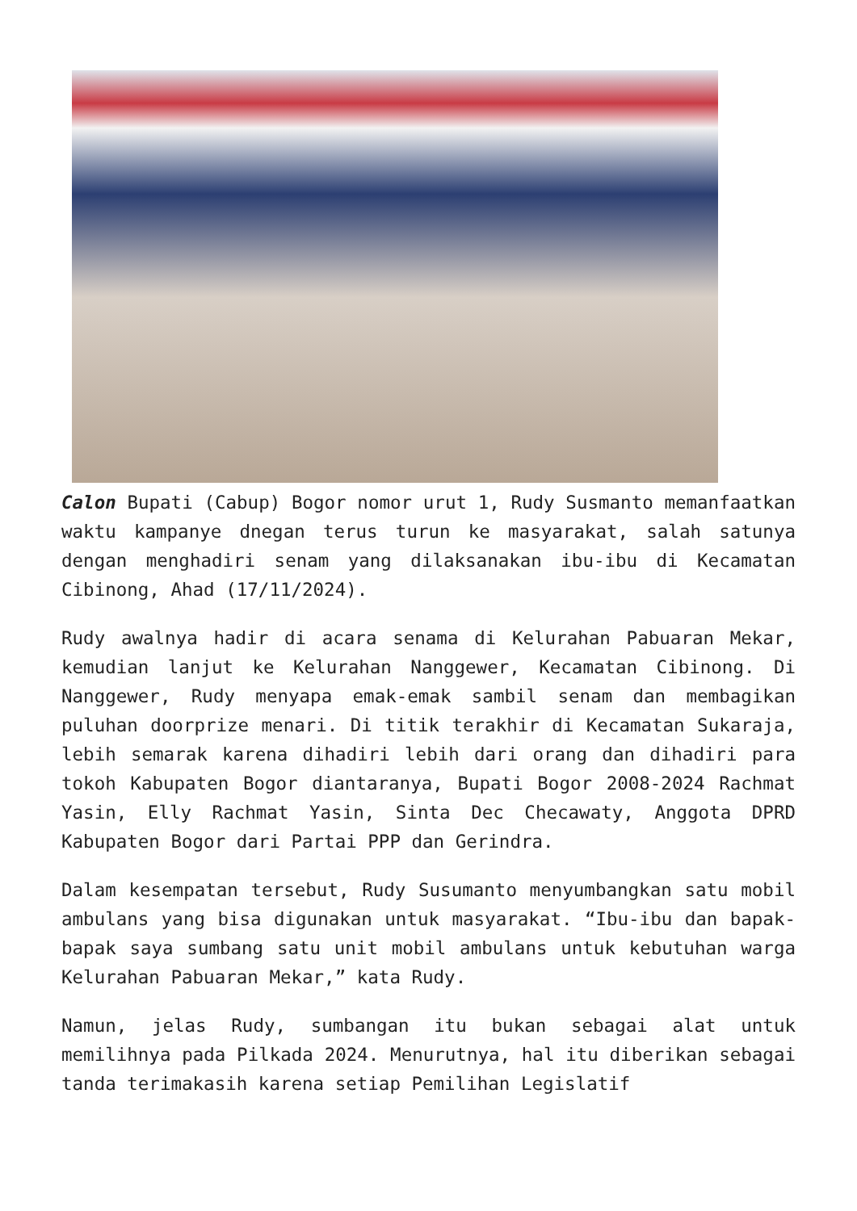Calon Bupati (Cabup) Bogor nomor urut 1, Rudy Susmanto memanfaatkan waktu kampanye dnegan terus turun ke masyarakat, salah satunya dengan menghadiri senam yang dilaksanakan ibu-ibu di Kecamatan Cibinong, Ahad (17/11/2024).
Rudy awalnya hadir di acara senama di Kelurahan Pabuaran Mekar, kemudian lanjut ke Kelurahan Nanggewer, Kecamatan Cibinong. Di Nanggewer, Rudy menyapa emak-emak sambil senam dan membagikan puluhan doorprize menari. Di titik terakhir di Kecamatan Sukaraja, lebih semarak karena dihadiri lebih dari orang dan dihadiri para tokoh Kabupaten Bogor diantaranya, Bupati Bogor 2008-2024 Rachmat Yasin, Elly Rachmat Yasin, Sinta Dec Checawaty, Anggota DPRD Kabupaten Bogor dari Partai PPP dan Gerindra.
Dalam kesempatan tersebut, Rudy Susumanto menyumbangkan satu mobil ambulans yang bisa digunakan untuk masyarakat. “Ibu-ibu dan bapak-bapak saya sumbang satu unit mobil ambulans untuk kebutuhan warga Kelurahan Pabuaran Mekar,” kata Rudy.
Namun, jelas Rudy, sumbangan itu bukan sebagai alat untuk memilihnya pada Pilkada 2024. Menurutnya, hal itu diberikan sebagai tanda terimakasih karena setiap Pemilihan Legislatif